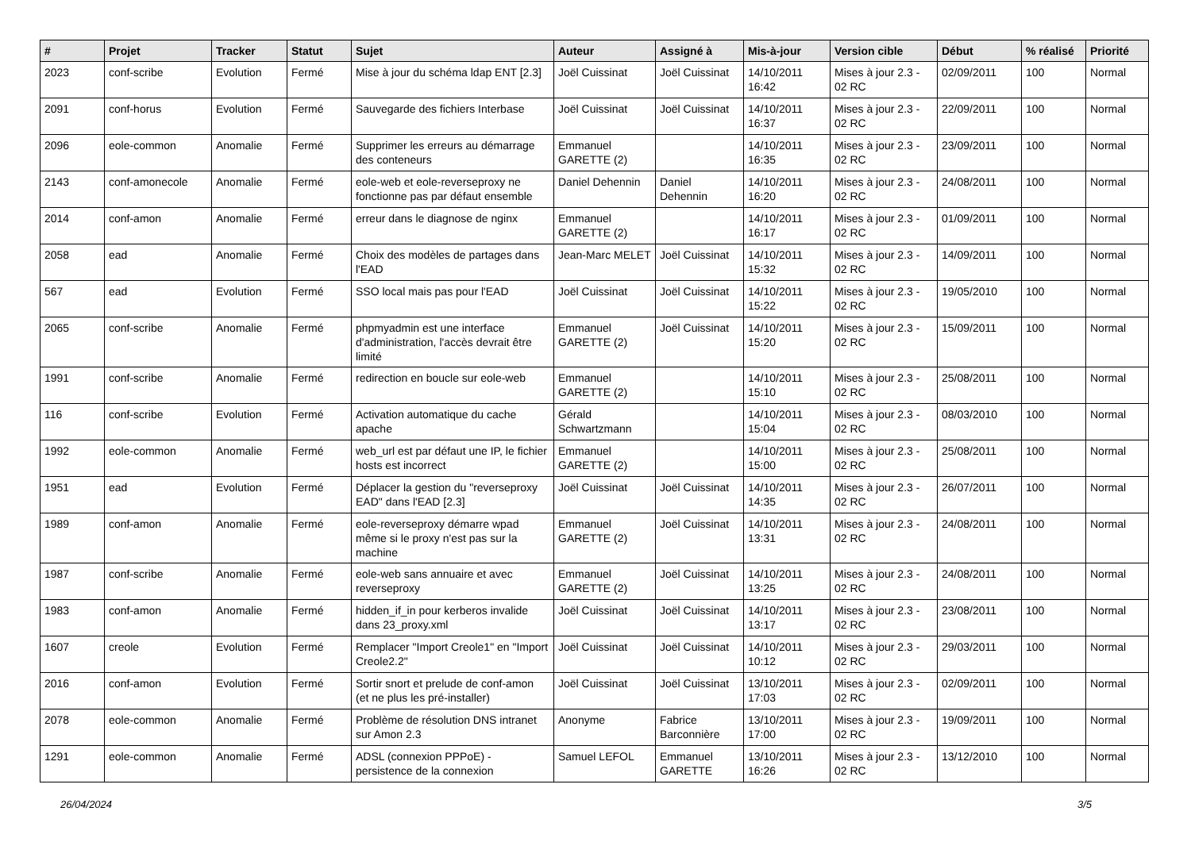| # | Projet | Tracker | Statut | Sujet | Auteur | Assigné à | Mis-à-jour | Version cible | Début | % réalisé | Priorité |
| --- | --- | --- | --- | --- | --- | --- | --- | --- | --- | --- | --- |
| 2023 | conf-scribe | Evolution | Fermé | Mise à jour du schéma ldap ENT [2.3] | Joël Cuissinat | Joël Cuissinat | 14/10/2011 16:42 | Mises à jour 2.3 - 02 RC | 02/09/2011 | 100 | Normal |
| 2091 | conf-horus | Evolution | Fermé | Sauvegarde des fichiers Interbase | Joël Cuissinat | Joël Cuissinat | 14/10/2011 16:37 | Mises à jour 2.3 - 02 RC | 22/09/2011 | 100 | Normal |
| 2096 | eole-common | Anomalie | Fermé | Supprimer les erreurs au démarrage des conteneurs | Emmanuel GARETTE (2) | | 14/10/2011 16:35 | Mises à jour 2.3 - 02 RC | 23/09/2011 | 100 | Normal |
| 2143 | conf-amonecole | Anomalie | Fermé | eole-web et eole-reverseproxy ne fonctionne pas par défaut ensemble | Daniel Dehennin | Daniel Dehennin | 14/10/2011 16:20 | Mises à jour 2.3 - 02 RC | 24/08/2011 | 100 | Normal |
| 2014 | conf-amon | Anomalie | Fermé | erreur dans le diagnose de nginx | Emmanuel GARETTE (2) | | 14/10/2011 16:17 | Mises à jour 2.3 - 02 RC | 01/09/2011 | 100 | Normal |
| 2058 | ead | Anomalie | Fermé | Choix des modèles de partages dans l'EAD | Jean-Marc MELET | Joël Cuissinat | 14/10/2011 15:32 | Mises à jour 2.3 - 02 RC | 14/09/2011 | 100 | Normal |
| 567 | ead | Evolution | Fermé | SSO local mais pas pour l'EAD | Joël Cuissinat | Joël Cuissinat | 14/10/2011 15:22 | Mises à jour 2.3 - 02 RC | 19/05/2010 | 100 | Normal |
| 2065 | conf-scribe | Anomalie | Fermé | phpmyadmin est une interface d'administration, l'accès devrait être limité | Emmanuel GARETTE (2) | Joël Cuissinat | 14/10/2011 15:20 | Mises à jour 2.3 - 02 RC | 15/09/2011 | 100 | Normal |
| 1991 | conf-scribe | Anomalie | Fermé | redirection en boucle sur eole-web | Emmanuel GARETTE (2) | | 14/10/2011 15:10 | Mises à jour 2.3 - 02 RC | 25/08/2011 | 100 | Normal |
| 116 | conf-scribe | Evolution | Fermé | Activation automatique du cache apache | Gérald Schwartzmann | | 14/10/2011 15:04 | Mises à jour 2.3 - 02 RC | 08/03/2010 | 100 | Normal |
| 1992 | eole-common | Anomalie | Fermé | web_url est par défaut une IP, le fichier hosts est incorrect | Emmanuel GARETTE (2) | | 14/10/2011 15:00 | Mises à jour 2.3 - 02 RC | 25/08/2011 | 100 | Normal |
| 1951 | ead | Evolution | Fermé | Déplacer la gestion du "reverseproxy EAD" dans l'EAD [2.3] | Joël Cuissinat | Joël Cuissinat | 14/10/2011 14:35 | Mises à jour 2.3 - 02 RC | 26/07/2011 | 100 | Normal |
| 1989 | conf-amon | Anomalie | Fermé | eole-reverseproxy démarre wpad même si le proxy n'est pas sur la machine | Emmanuel GARETTE (2) | Joël Cuissinat | 14/10/2011 13:31 | Mises à jour 2.3 - 02 RC | 24/08/2011 | 100 | Normal |
| 1987 | conf-scribe | Anomalie | Fermé | eole-web sans annuaire et avec reverseproxy | Emmanuel GARETTE (2) | Joël Cuissinat | 14/10/2011 13:25 | Mises à jour 2.3 - 02 RC | 24/08/2011 | 100 | Normal |
| 1983 | conf-amon | Anomalie | Fermé | hidden_if_in pour kerberos invalide dans 23_proxy.xml | Joël Cuissinat | Joël Cuissinat | 14/10/2011 13:17 | Mises à jour 2.3 - 02 RC | 23/08/2011 | 100 | Normal |
| 1607 | creole | Evolution | Fermé | Remplacer "Import Creole1" en "Import Creole2.2" | Joël Cuissinat | Joël Cuissinat | 14/10/2011 10:12 | Mises à jour 2.3 - 02 RC | 29/03/2011 | 100 | Normal |
| 2016 | conf-amon | Evolution | Fermé | Sortir snort et prelude de conf-amon (et ne plus les pré-installer) | Joël Cuissinat | Joël Cuissinat | 13/10/2011 17:03 | Mises à jour 2.3 - 02 RC | 02/09/2011 | 100 | Normal |
| 2078 | eole-common | Anomalie | Fermé | Problème de résolution DNS intranet sur Amon 2.3 | Anonyme | Fabrice Barconnière | 13/10/2011 17:00 | Mises à jour 2.3 - 02 RC | 19/09/2011 | 100 | Normal |
| 1291 | eole-common | Anomalie | Fermé | ADSL (connexion PPPoE) - persistence de la connexion | Samuel LEFOL | Emmanuel GARETTE | 13/10/2011 16:26 | Mises à jour 2.3 - 02 RC | 13/12/2010 | 100 | Normal |
26/04/2024 3/5